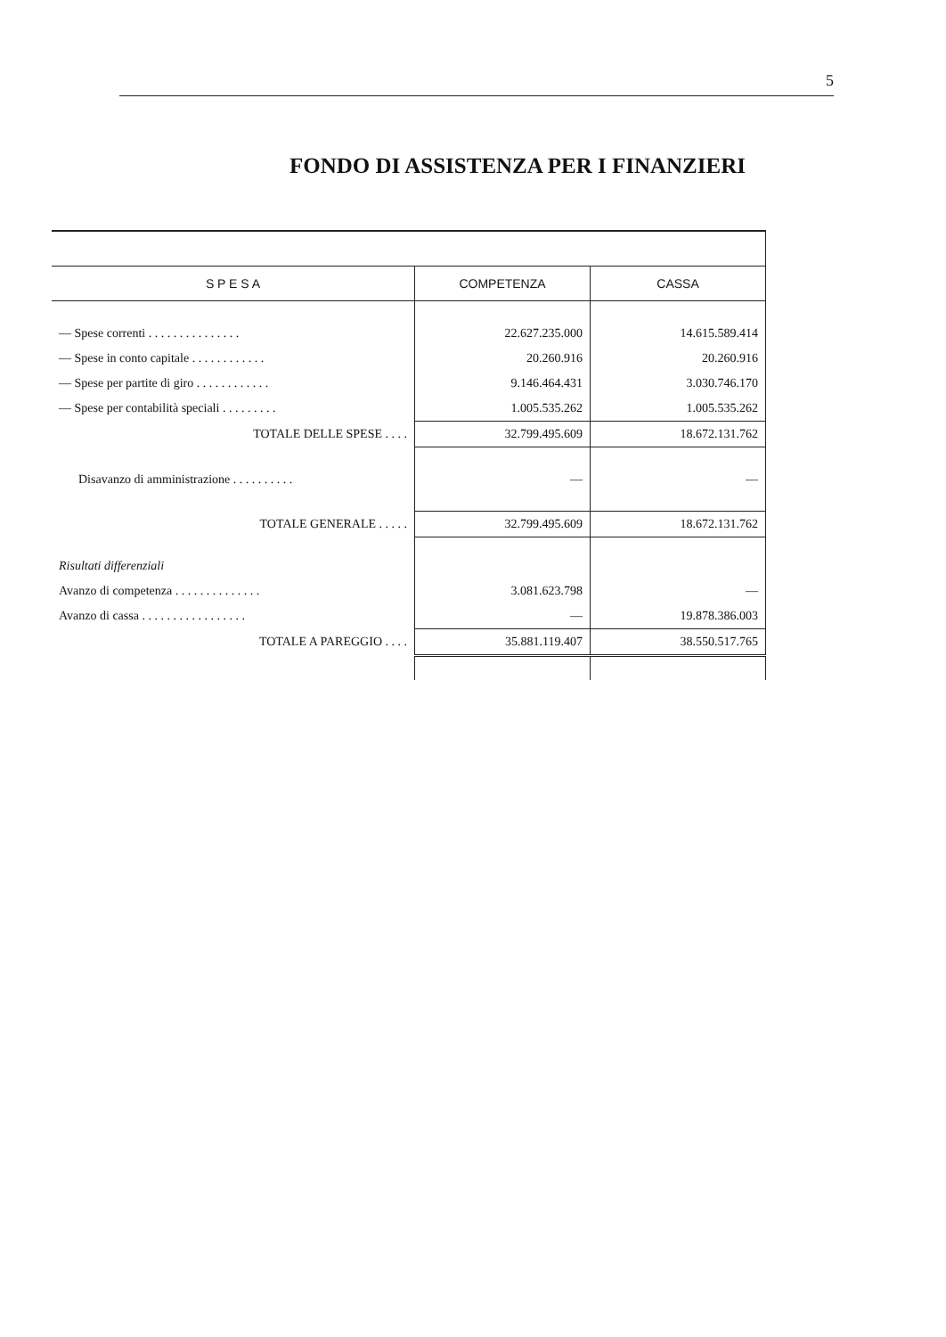5
FONDO DI ASSISTENZA PER I FINANZIERI
| S P E S A | COMPETENZA | CASSA |
| --- | --- | --- |
| — Spese correnti . . . . . . . . . . . . . . . | 22.627.235.000 | 14.615.589.414 |
| — Spese in conto capitale . . . . . . . . . . . . | 20.260.916 | 20.260.916 |
| — Spese per partite di giro . . . . . . . . . . . . | 9.146.464.431 | 3.030.746.170 |
| — Spese per contabilità speciali . . . . . . . . . | 1.005.535.262 | 1.005.535.262 |
| TOTALE DELLE SPESE . . . . | 32.799.495.609 | 18.672.131.762 |
| Disavanzo di amministrazione . . . . . . . . . . | — | — |
| TOTALE GENERALE . . . . . | 32.799.495.609 | 18.672.131.762 |
| Risultati differenziali | | |
| Avanzo di competenza . . . . . . . . . . . . . . | 3.081.623.798 | — |
| Avanzo di cassa . . . . . . . . . . . . . . . . . | — | 19.878.386.003 |
| TOTALE A PAREGGIO . . . . | 35.881.119.407 | 38.550.517.765 |